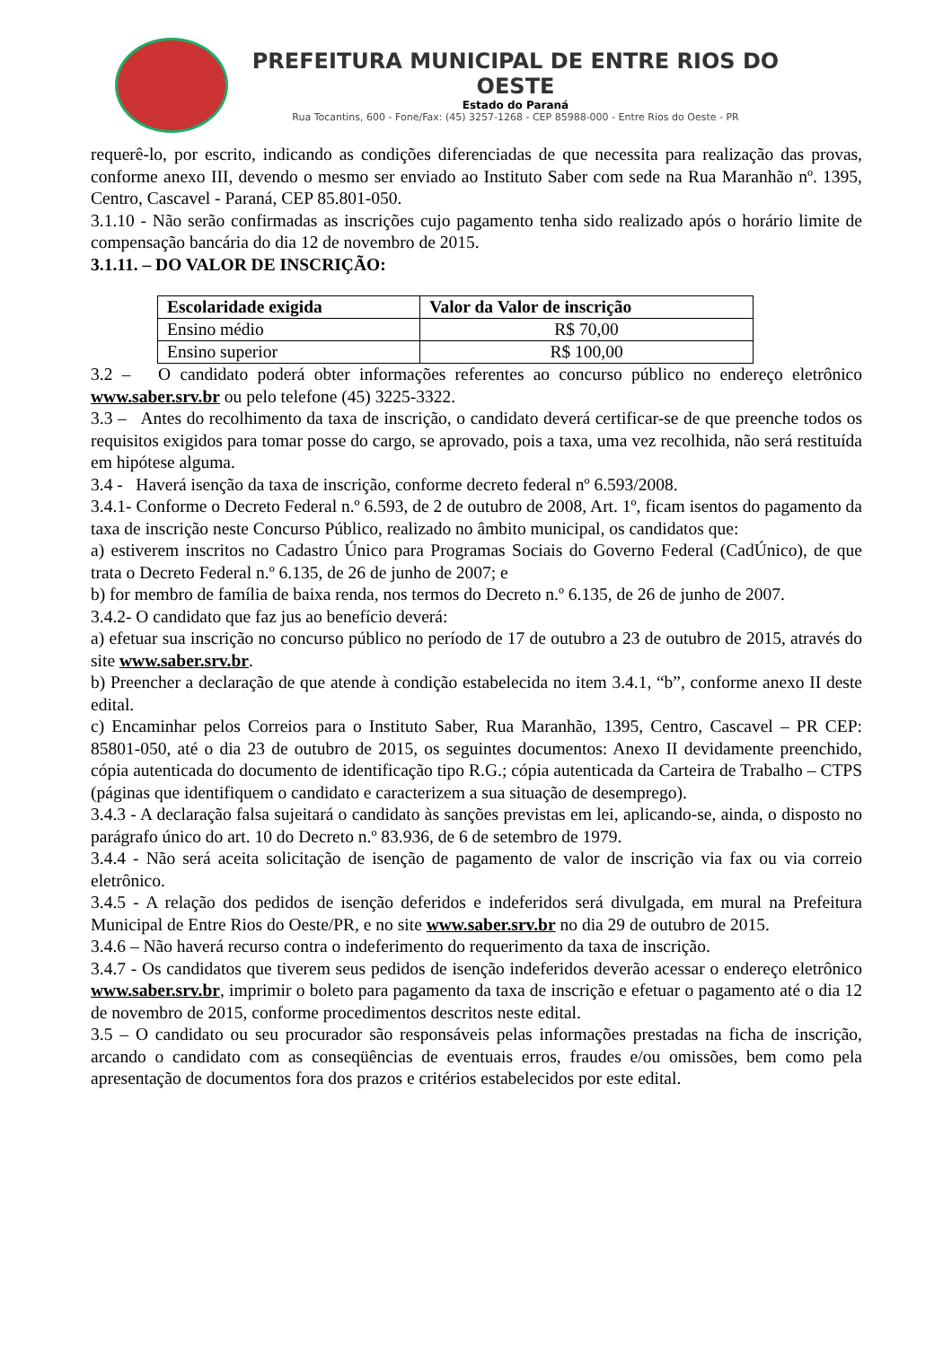PREFEITURA MUNICIPAL DE ENTRE RIOS DO OESTE
Estado do Paraná
Rua Tocantins, 600 - Fone/Fax: (45) 3257-1268 - CEP 85988-000 - Entre Rios do Oeste - PR
requerê-lo, por escrito, indicando as condições diferenciadas de que necessita para realização das provas, conforme anexo III, devendo o mesmo ser enviado ao Instituto Saber com sede na Rua Maranhão nº. 1395, Centro, Cascavel - Paraná, CEP 85.801-050.
3.1.10 - Não serão confirmadas as inscrições cujo pagamento tenha sido realizado após o horário limite de compensação bancária do dia 12 de novembro de 2015.
3.1.11. – DO VALOR DE INSCRIÇÃO:
| Escolaridade exigida | Valor da Valor de inscrição |
| --- | --- |
| Ensino médio | R$ 70,00 |
| Ensino superior | R$ 100,00 |
3.2 – O candidato poderá obter informações referentes ao concurso público no endereço eletrônico www.saber.srv.br ou pelo telefone (45) 3225-3322.
3.3 – Antes do recolhimento da taxa de inscrição, o candidato deverá certificar-se de que preenche todos os requisitos exigidos para tomar posse do cargo, se aprovado, pois a taxa, uma vez recolhida, não será restituída em hipótese alguma.
3.4 - Haverá isenção da taxa de inscrição, conforme decreto federal nº 6.593/2008.
3.4.1- Conforme o Decreto Federal n.º 6.593, de 2 de outubro de 2008, Art. 1º, ficam isentos do pagamento da taxa de inscrição neste Concurso Público, realizado no âmbito municipal, os candidatos que:
a) estiverem inscritos no Cadastro Único para Programas Sociais do Governo Federal (CadÚnico), de que trata o Decreto Federal n.º 6.135, de 26 de junho de 2007; e
b) for membro de família de baixa renda, nos termos do Decreto n.º 6.135, de 26 de junho de 2007.
3.4.2- O candidato que faz jus ao benefício deverá:
a) efetuar sua inscrição no concurso público no período de 17 de outubro a 23 de outubro de 2015, através do site www.saber.srv.br.
b) Preencher a declaração de que atende à condição estabelecida no item 3.4.1, “b”, conforme anexo II deste edital.
c) Encaminhar pelos Correios para o Instituto Saber, Rua Maranhão, 1395, Centro, Cascavel – PR CEP: 85801-050, até o dia 23 de outubro de 2015, os seguintes documentos: Anexo II devidamente preenchido, cópia autenticada do documento de identificação tipo R.G.; cópia autenticada da Carteira de Trabalho – CTPS (páginas que identifiquem o candidato e caracterizem a sua situação de desemprego).
3.4.3 - A declaração falsa sujeitará o candidato às sanções previstas em lei, aplicando-se, ainda, o disposto no parágrafo único do art. 10 do Decreto n.º 83.936, de 6 de setembro de 1979.
3.4.4 - Não será aceita solicitação de isenção de pagamento de valor de inscrição via fax ou via correio eletrônico.
3.4.5 - A relação dos pedidos de isenção deferidos e indeferidos será divulgada, em mural na Prefeitura Municipal de Entre Rios do Oeste/PR, e no site www.saber.srv.br no dia 29 de outubro de 2015.
3.4.6 – Não haverá recurso contra o indeferimento do requerimento da taxa de inscrição.
3.4.7 - Os candidatos que tiverem seus pedidos de isenção indeferidos deverão acessar o endereço eletrônico www.saber.srv.br, imprimir o boleto para pagamento da taxa de inscrição e efetuar o pagamento até o dia 12 de novembro de 2015, conforme procedimentos descritos neste edital.
3.5 – O candidato ou seu procurador são responsáveis pelas informações prestadas na ficha de inscrição, arcando o candidato com as conseqüências de eventuais erros, fraudes e/ou omissões, bem como pela apresentação de documentos fora dos prazos e critérios estabelecidos por este edital.